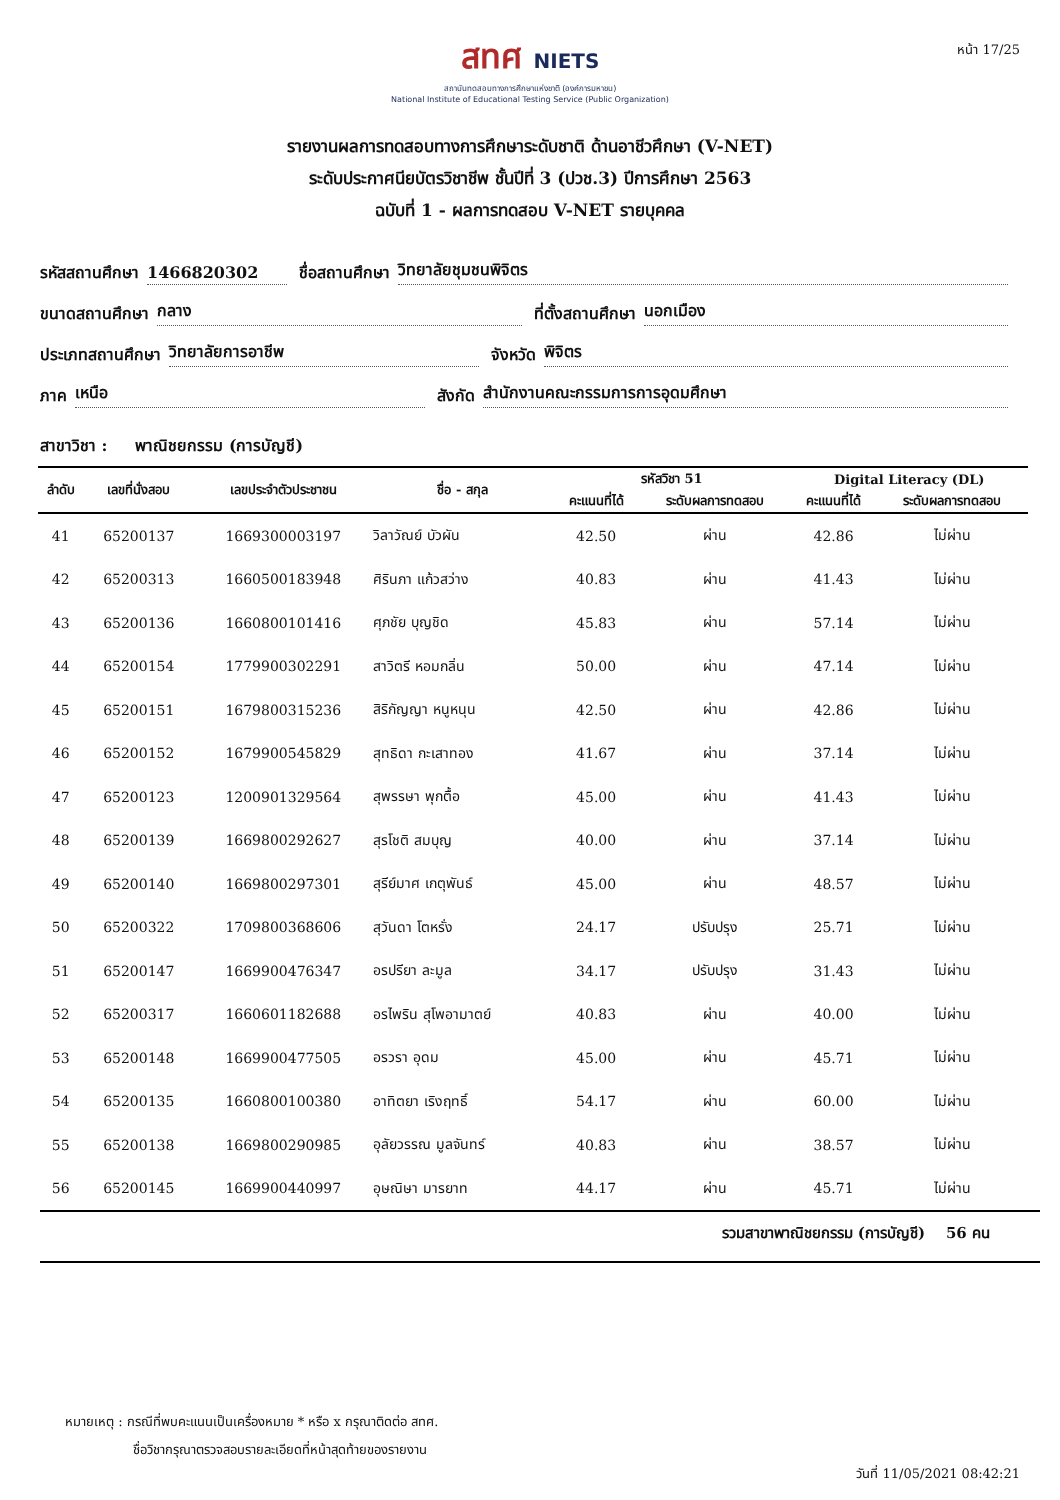หน้า 17/25
สทศ NIETS
สถาบันทดสอบทางการศึกษาแห่งชาติ (องค์การมหาชน)
National Institute of Educational Testing Service (Public Organization)
รายงานผลการทดสอบทางการศึกษาระดับชาติ ด้านอาชีวศึกษา (V-NET)
ระดับประกาศนียบัตรวิชาชีพ ชั้นปีที่ 3 (ปวช.3) ปีการศึกษา 2563
ฉบับที่ 1 - ผลการทดสอบ V-NET รายบุคคล
รหัสสถานศึกษา 1466820302 ชื่อสถานศึกษา วิทยาลัยชุมชนพิจิตร
ขนาดสถานศึกษา กลาง ที่ตั้งสถานศึกษา นอกเมือง
ประเภทสถานศึกษา วิทยาลัยการอาชีพ จังหวัด พิจิตร
ภาค เหนือ สังกัด สำนักงานคณะกรรมการการอุดมศึกษา
สาขาวิชา : พาณิชยกรรม (การบัญชี)
| ลำดับ | เลขที่นั่งสอบ | เลขประจำตัวประชาชน | ชื่อ - สกุล | รหัสวิชา 51 | | Digital Literacy (DL) | |
| --- | --- | --- | --- | --- | --- | --- | --- |
| | | | | คะแนนที่ได้ | ระดับผลการทดสอบ | คะแนนที่ได้ | ระดับผลการทดสอบ |
| 41 | 65200137 | 1669300003197 | วิลาวัณย์ บัวผัน | 42.50 | ผ่าน | 42.86 | ไม่ผ่าน |
| 42 | 65200313 | 1660500183948 | ศิรินภา แก้วสว่าง | 40.83 | ผ่าน | 41.43 | ไม่ผ่าน |
| 43 | 65200136 | 1660800101416 | ศุภชัย บุญชิด | 45.83 | ผ่าน | 57.14 | ไม่ผ่าน |
| 44 | 65200154 | 1779900302291 | สาวิตรี หอมกลิ่น | 50.00 | ผ่าน | 47.14 | ไม่ผ่าน |
| 45 | 65200151 | 1679800315236 | สิริกัญญา หนูหนุน | 42.50 | ผ่าน | 42.86 | ไม่ผ่าน |
| 46 | 65200152 | 1679900545829 | สุทธิดา กะเสาทอง | 41.67 | ผ่าน | 37.14 | ไม่ผ่าน |
| 47 | 65200123 | 1200901329564 | สุพรรษา พุกตื้อ | 45.00 | ผ่าน | 41.43 | ไม่ผ่าน |
| 48 | 65200139 | 1669800292627 | สุรโชติ สมบุญ | 40.00 | ผ่าน | 37.14 | ไม่ผ่าน |
| 49 | 65200140 | 1669800297301 | สุรีย์มาศ เกตุพันธ์ | 45.00 | ผ่าน | 48.57 | ไม่ผ่าน |
| 50 | 65200322 | 1709800368606 | สุวันดา โตหรั่ง | 24.17 | ปรับปรุง | 25.71 | ไม่ผ่าน |
| 51 | 65200147 | 1669900476347 | อรปรียา ละมูล | 34.17 | ปรับปรุง | 31.43 | ไม่ผ่าน |
| 52 | 65200317 | 1660601182688 | อรไพริน สุโพอามาตย์ | 40.83 | ผ่าน | 40.00 | ไม่ผ่าน |
| 53 | 65200148 | 1669900477505 | อรวรา อุดม | 45.00 | ผ่าน | 45.71 | ไม่ผ่าน |
| 54 | 65200135 | 1660800100380 | อาทิตยา เริงฤทธิ์ | 54.17 | ผ่าน | 60.00 | ไม่ผ่าน |
| 55 | 65200138 | 1669800290985 | อุลัยวรรณ มูลจันทร์ | 40.83 | ผ่าน | 38.57 | ไม่ผ่าน |
| 56 | 65200145 | 1669900440997 | อุษณิษา มารยาท | 44.17 | ผ่าน | 45.71 | ไม่ผ่าน |
รวมสาขาพาณิชยกรรม (การบัญชี) 56 คน
หมายเหตุ : กรณีที่พบคะแนนเป็นเครื่องหมาย * หรือ x กรุณาติดต่อ สทศ.
ชื่อวิชากรุณาตรวจสอบรายละเอียดที่หน้าสุดท้ายของรายงาน
วันที่ 11/05/2021 08:42:21